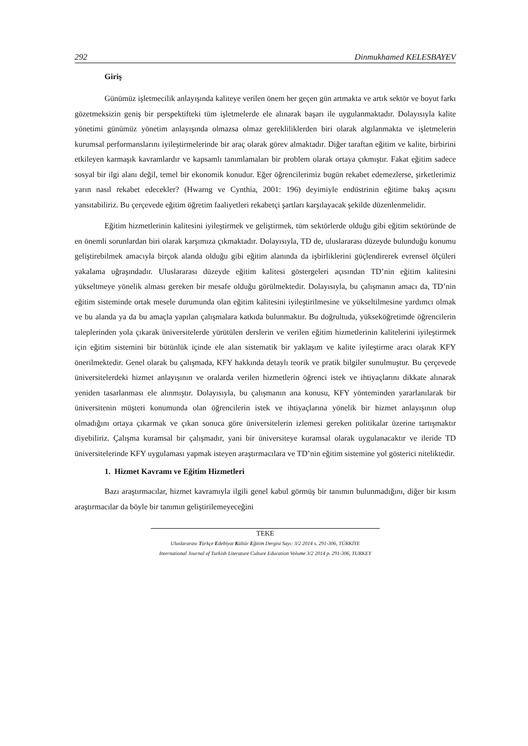292 Dinmukhamed KELESBAYEV
Giriş
Günümüz işletmecilik anlayışında kaliteye verilen önem her geçen gün artmakta ve artık sektör ve boyut farkı gözetmeksizin geniş bir perspektifteki tüm işletmelerde ele alınarak başarı ile uygulanmaktadır. Dolayısıyla kalite yönetimi günümüz yönetim anlayışında olmazsa olmaz gerekliliklerden biri olarak algılanmakta ve işletmelerin kurumsal performanslarını iyileştirmelerinde bir araç olarak görev almaktadır. Diğer taraftan eğitim ve kalite, birbirini etkileyen karmaşık kavramlardır ve kapsamlı tanımlamaları bir problem olarak ortaya çıkmıştır. Fakat eğitim sadece sosyal bir ilgi alanı değil, temel bir ekonomik konudur. Eğer öğrencilerimiz bugün rekabet edemezlerse, şirketlerimiz yarın nasıl rekabet edecekler? (Hwarng ve Cynthia, 2001: 196) deyimiyle endüstrinin eğitime bakış açısını yansıtabiliriz. Bu çerçevede eğitim öğretim faaliyetleri rekabetçi şartları karşılayacak şekilde düzenlenmelidir.
Eğitim hizmetlerinin kalitesini iyileştirmek ve geliştirmek, tüm sektörlerde olduğu gibi eğitim sektöründe de en önemli sorunlardan biri olarak karşımıza çıkmaktadır. Dolayısıyla, TD de, uluslararası düzeyde bulunduğu konumu geliştirebilmek amacıyla birçok alanda olduğu gibi eğitim alanında da işbirliklerini güçlendirerek evrensel ölçüleri yakalama uğraşındadır. Uluslararası düzeyde eğitim kalitesi göstergeleri açısından TD’nin eğitim kalitesini yükseltmeye yönelik alması gereken bir mesafe olduğu görülmektedir. Dolayısıyla, bu çalışmanın amacı da, TD’nin eğitim sisteminde ortak mesele durumunda olan eğitim kalitesini iyileştirilmesine ve yükseltilmesine yardımcı olmak ve bu alanda ya da bu amaçla yapılan çalışmalara katkıda bulunmaktır. Bu doğrultuda, yükseköğretimde öğrencilerin taleplerinden yola çıkarak üniversitelerde yürütülen derslerin ve verilen eğitim hizmetlerinin kalitelerini iyileştirmek için eğitim sistemini bir bütünlük içinde ele alan sistematik bir yaklaşım ve kalite iyileştirme aracı olarak KFY önerilmektedir. Genel olarak bu çalışmada, KFY hakkında detaylı teorik ve pratik bilgiler sunulmuştur. Bu çerçevede üniversitelerdeki hizmet anlayışının ve oralarda verilen hizmetlerin öğrenci istek ve ihtiyaçlarını dikkate alınarak yeniden tasarlanması ele alınmıştır. Dolayısıyla, bu çalışmanın ana konusu, KFY yönteminden yararlanılarak bir üniversitenin müşteri konumunda olan öğrencilerin istek ve ihtiyaçlarına yönelik bir hizmet anlayışının olup olmadığını ortaya çıkarmak ve çıkan sonuca göre üniversitelerin izlemesi gereken politikalar üzerine tartışmaktır diyebiliriz. Çalışma kuramsal bir çalışmadır, yani bir üniversiteye kuramsal olarak uygulanacaktır ve ileride TD üniversitelerinde KFY uygulaması yapmak isteyen araştırmacılara ve TD’nin eğitim sistemine yol gösterici niteliktedir.
1. Hizmet Kavramı ve Eğitim Hizmetleri
Bazı araştırmacılar, hizmet kavramıyla ilgili genel kabul görmüş bir tanımın bulunmadığını, diğer bir kısım araştırmacılar da böyle bir tanımın geliştirilemeyeceğini
TEKE
Uluslararası Türkçe Edebiyat Kültür Eğitim Dergisi Sayı: 3/2 2014 s. 291-306, TÜRKİYE
International Journal of Turkish Literature Culture Education Volume 3/2 2014 p. 291-306, TURKEY